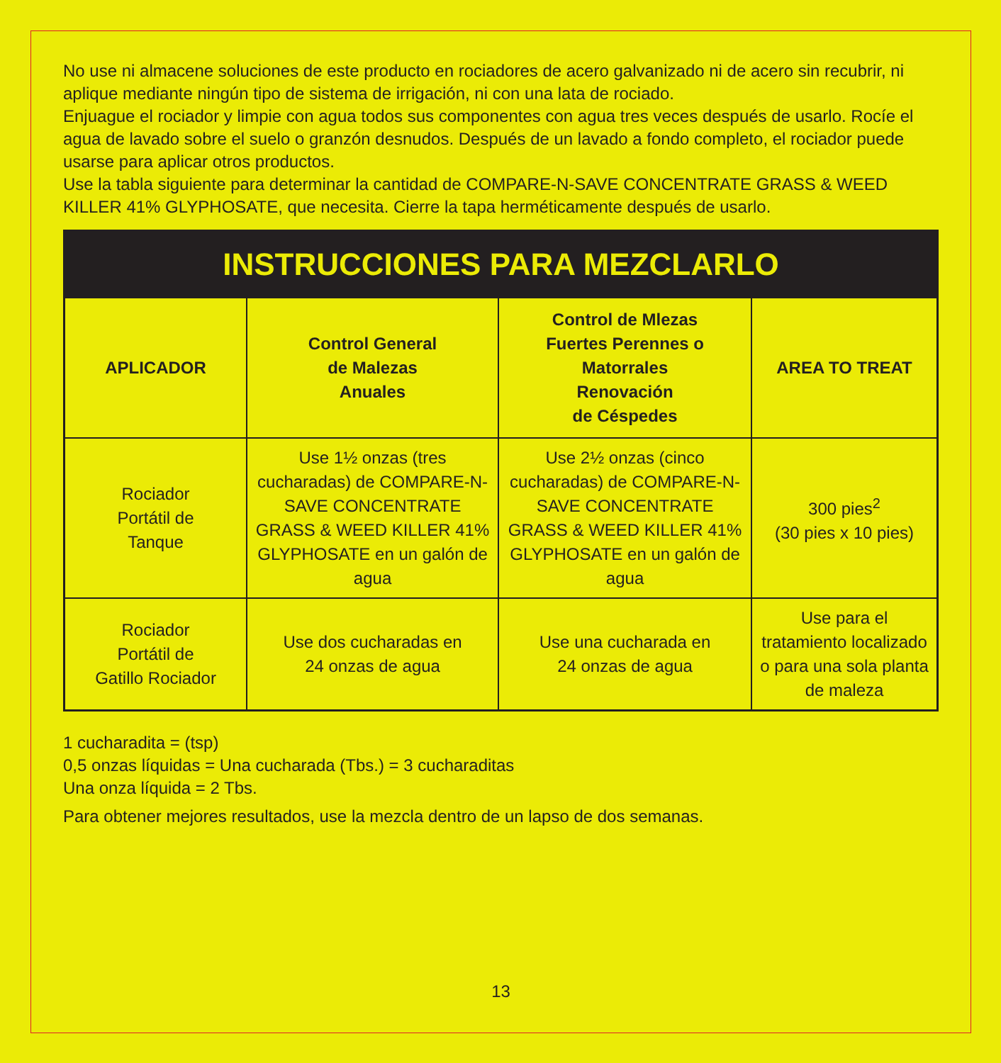No use ni almacene soluciones de este producto en rociadores de acero galvanizado ni de acero sin recubrir, ni aplique mediante ningún tipo de sistema de irrigación, ni con una lata de rociado.
Enjuague el rociador y limpie con agua todos sus componentes con agua tres veces después de usarlo. Rocíe el agua de lavado sobre el suelo o granzón desnudos. Después de un lavado a fondo completo, el rociador puede usarse para aplicar otros productos.
Use la tabla siguiente para determinar la cantidad de COMPARE-N-SAVE CONCENTRATE GRASS & WEED KILLER 41% GLYPHOSATE, que necesita. Cierre la tapa herméticamente después de usarlo.
| INSTRUCCIONES PARA MEZCLARLO | | | |
| APLICADOR | Control General de Malezas Anuales | Control de Mlezas Fuertes Perennes o Matorrales Renovación de Céspedes | AREA TO TREAT |
| Rociador Portátil de Tanque | Use 1½ onzas (tres cucharadas) de COMPARE-N-SAVE CONCENTRATE GRASS & WEED KILLER 41% GLYPHOSATE en un galón de agua | Use 2½ onzas (cinco cucharadas) de COMPARE-N-SAVE CONCENTRATE GRASS & WEED KILLER 41% GLYPHOSATE en un galón de agua | 300 pies<sup>2</sup> (30 pies x 10 pies) |
| Rociador Portátil de Gatillo Rociador | Use dos cucharadas en 24 onzas de agua | Use una cucharada en 24 onzas de agua | Use para el tratamiento localizado o para una sola planta de maleza |
1 cucharadita = (tsp)
0,5 onzas líquidas = Una cucharada (Tbs.) = 3 cucharaditas
Una onza líquida = 2 Tbs.
Para obtener mejores resultados, use la mezcla dentro de un lapso de dos semanas.
13